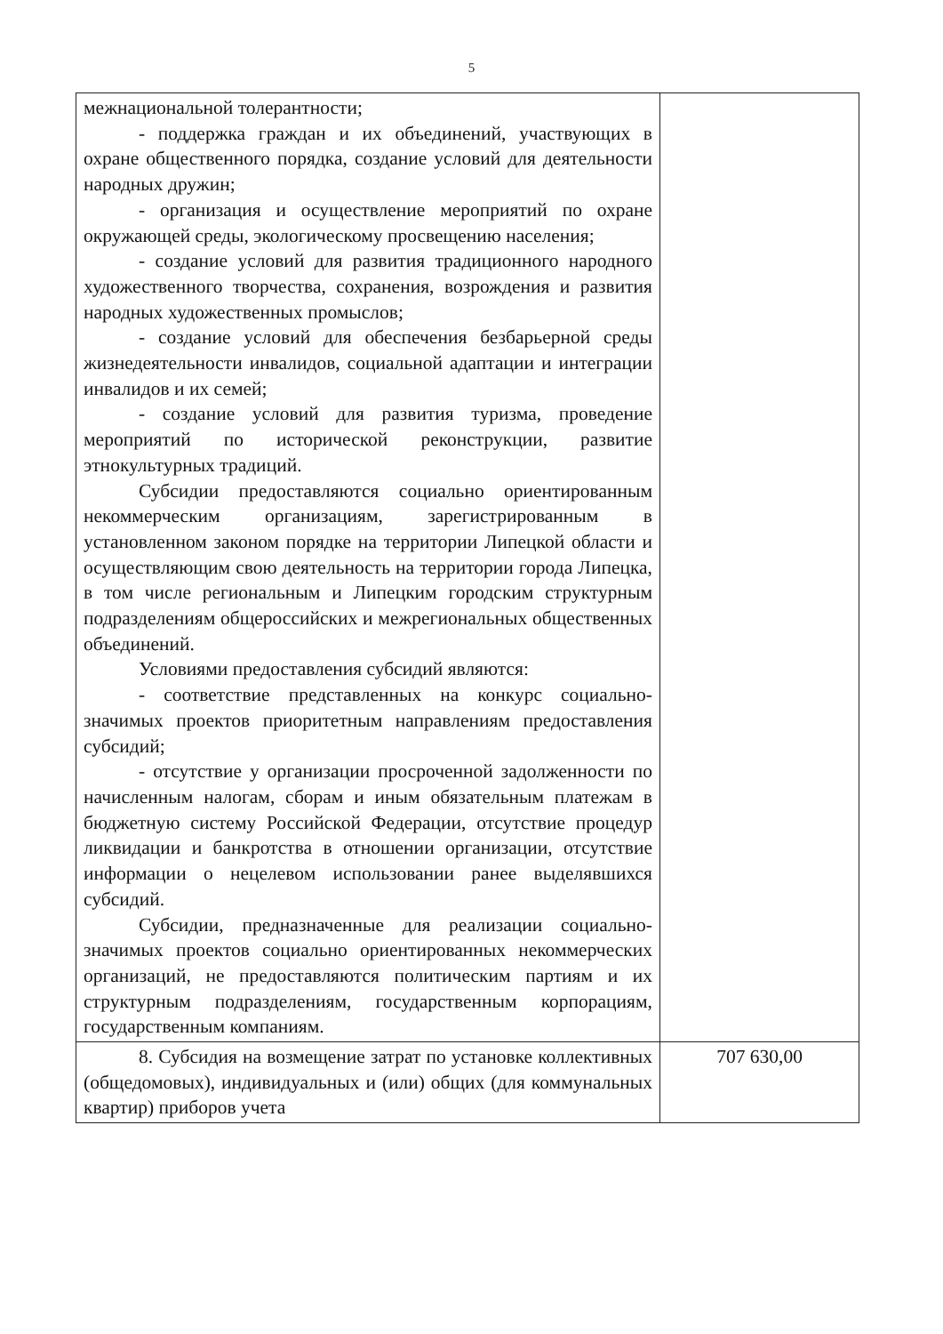5
| межнациональной толерантности; - поддержка граждан и их объединений, участвующих в охране общественного порядка, создание условий для деятельности народных дружин; - организация и осуществление мероприятий по охране окружающей среды, экологическому просвещению населения; - создание условий для развития традиционного народного художественного творчества, сохранения, возрождения и развития народных художественных промыслов; - создание условий для обеспечения безбарьерной среды жизнедеятельности инвалидов, социальной адаптации и интеграции инвалидов и их семей; - создание условий для развития туризма, проведение мероприятий по исторической реконструкции, развитие этнокультурных традиций. Субсидии предоставляются социально ориентированным некоммерческим организациям, зарегистрированным в установленном законом порядке на территории Липецкой области и осуществляющим свою деятельность на территории города Липецка, в том числе региональным и Липецким городским структурным подразделениям общероссийских и межрегиональных общественных объединений. Условиями предоставления субсидий являются: - соответствие представленных на конкурс социально-значимых проектов приоритетным направлениям предоставления субсидий; - отсутствие у организации просроченной задолженности по начисленным налогам, сборам и иным обязательным платежам в бюджетную систему Российской Федерации, отсутствие процедур ликвидации и банкротства в отношении организации, отсутствие информации о нецелевом использовании ранее выделявшихся субсидий. Субсидии, предназначенные для реализации социально-значимых проектов социально ориентированных некоммерческих организаций, не предоставляются политическим партиям и их структурным подразделениям, государственным корпорациям, государственным компаниям. | |
| 8. Субсидия на возмещение затрат по установке коллективных (общедомовых), индивидуальных и (или) общих (для коммунальных квартир) приборов учета | 707 630,00 |